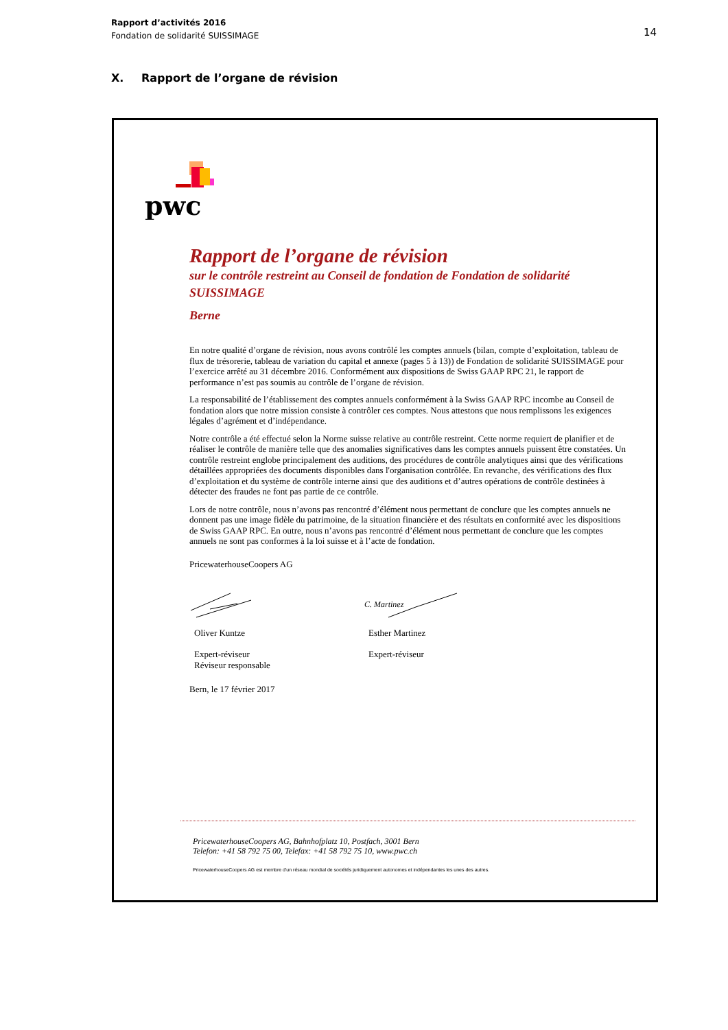Rapport d’activités 2016
Fondation de solidarité SUISSIMAGE
14
X. Rapport de l’organe de révision
pwc
Rapport de l’organe de révision
sur le contrôle restreint au Conseil de fondation de Fondation de solidarité SUISSIMAGE
Berne
En notre qualité d’organe de révision, nous avons contrôlé les comptes annuels (bilan, compte d’exploitation, tableau de flux de trésorerie, tableau de variation du capital et annexe (pages 5 à 13)) de Fondation de solidarité SUISSIMAGE pour l’exercice arrêté au 31 décembre 2016. Conformément aux dispositions de Swiss GAAP RPC 21, le rapport de performance n’est pas soumis au contrôle de l’organe de révision.
La responsabilité de l’établissement des comptes annuels conformément à la Swiss GAAP RPC incombe au Conseil de fondation alors que notre mission consiste à contrôler ces comptes. Nous attestons que nous remplissons les exigences légales d’agrément et d’indépendance.
Notre contrôle a été effectué selon la Norme suisse relative au contrôle restreint. Cette norme requiert de planifier et de réaliser le contrôle de manière telle que des anomalies significatives dans les comptes annuels puissent être constatées. Un contrôle restreint englobe principalement des auditions, des procédures de contrôle analytiques ainsi que des vérifications détaillées appropriées des documents disponibles dans l'organisation contrôlée. En revanche, des vérifications des flux d’exploitation et du système de contrôle interne ainsi que des auditions et d’autres opérations de contrôle destinées à détecter des fraudes ne font pas partie de ce contrôle.
Lors de notre contrôle, nous n’avons pas rencontré d’élément nous permettant de conclure que les comptes annuels ne donnent pas une image fidèle du patrimoine, de la situation financière et des résultats en conformité avec les dispositions de Swiss GAAP RPC. En outre, nous n’avons pas rencontré d’élément nous permettant de conclure que les comptes annuels ne sont pas conformes à la loi suisse et à l’acte de fondation.
PricewaterhouseCoopers AG
C. Martinez
Oliver Kuntze
Expert-réviseur
Réviseur responsable
Esther Martinez
Expert-réviseur
Bern, le 17 février 2017
PricewaterhouseCoopers AG, Bahnhofplatz 10, Postfach, 3001 Bern
Telefon: +41 58 792 75 00, Telefax: +41 58 792 75 10, www.pwc.ch
PricewaterhouseCoopers AG est membre d'un réseau mondial de sociétés juridiquement autonomes et indépendantes les unes des autres.